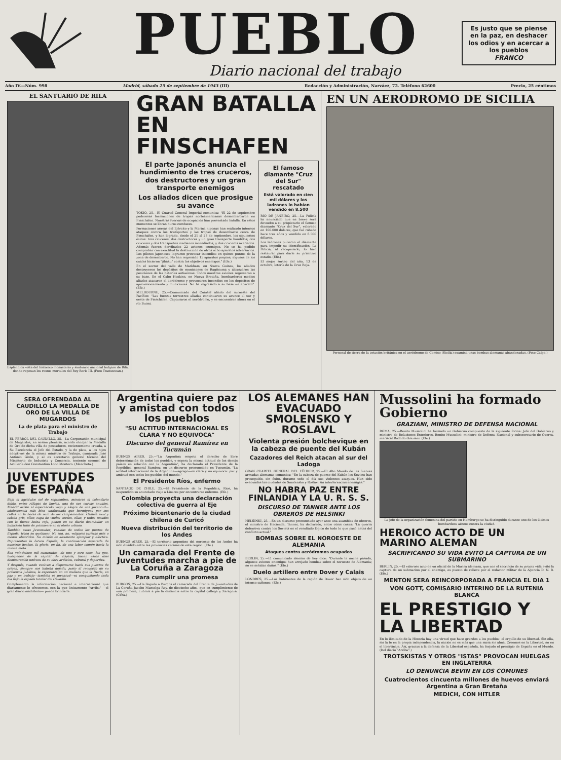PUEBLO
Diario nacional del trabajo
Es justo que se piense en la paz, en deshacer los odios y en acercar a los pueblos
FRANCO
Año IV.—Núm. 998 Madrid, sábado 25 de septiembre de 1943 (III) Redacción y Administración, Narváez, 72. Teléfono 62600 Precio, 25 céntimos
EL SANTUARIO DE RILA
Espléndida vista del histórico monasterio y santuario nacional búlgaro de Rila, donde reposan los restos mortales del Rey Boris III. (Foto Transocean.)
GRAN BATALLA EN FINSCHAFEN
El parte japonés anuncia el hundimiento de tres cruceros, dos destructores y un gran transporte enemigos
Los aliados dicen que prosigue su avance
TOKIO, 25.—El Cuartel General Imperial comunica: "El 22 de septiembre poderosas formaciones de tropas norteamericanas desembarcaron en Finschafen. Nuestras fuerzas de ocupación han presentado batalla. En estos momentos se libran duros combates.
Formaciones aéreas del Ejército y la Marina niponas han realizado intensos ataques contra los transportes y las tropas de desembarco cerca de Finschafen, y han logrado, desde el 21 al 23 de septiembre, los siguientes éxitos: tres cruceros, dos destructores y un gran transporte hundidos; dos cruceros y dos transportes medianos incendiados, y dos cruceros averiados. Además fueron derribados 22 aviones enemigos. No se ha podido comprobar con exactitud la destrucción de otros ocho aparatos adversarios. Los pilotos japoneses lograron provocar incendios en quince puntos de la zona de desembarco. No han regresado 15 aparatos propios, algunos de los cuales hicieron "jibaku" contra los objetivos enemigos." (Efe.)
En el sector del valle de Markham, en Nueva Guinea, los aliados destruyeron los depósitos de municiones de Ragitsuma y alcanzaron las posiciones de las baterías antiaéreas. Todos nuestros aviones regresaron a su base. En el Cabo Hoskins, en Nueva Bretaña, bombarderos medios aliados atacaron el aeródromo y provocaron incendios en los depósitos de aprovisionamiento y municiones. No ha regresado a su base un aparato". (Efe.)
MELBOURNE, 25.—Comunicado del Cuartel aliado del suroeste del Pacífico: "Las fuerzas terrestres aliadas continuaron su avance al sur y oeste de Finschafen. Capturaron el aeródromo, y se encuentran ahora en el río Buimi.
El famoso diamante "Cruz del Sur" rescatado
Está valorado en cien mil dólares y los ladrones lo habían vendido en 8.500
RIO DE JANEIRO, 25.—La Policía ha anunciado que en breve será devuelto a su propietario el famoso diamante "Cruz del Sur", valorado en 100.000 dólares, que fué robado hace tres años y vendido en 8.500 dólares.
Los ladrones pulieron el diamante para impedir su identificación. La Policía, al recuperarlo, lo hizo restaurar para darle su primitivo estado. (Efe.)
El mejor sorteo del año, 13 de octubre, lotería de la Cruz Roja.
EN UN AERODROMO DE SICILIA
Personal de tierra de la aviación británica en el aeródromo de Comiso (Sicilia) examina unas bombas alemanas abandonadas. (Foto Calpe.)
SERA OFRENDADA AL CAUDILLO LA MEDALLA DE ORO DE LA VILLA DE MUGARDOS
La de plata para el ministro de Trabajo
EL FERROL DEL CAUDILLO, 25.—La Corporación municipal de Mugardos, en sesión plenaria, acordó otorgar la Medalla de Oro de dicha villa de pescadores, recientemente creada, a Su Excelencia el Jefe del Estado, y la de plata, a los hijos adoptivos de la misma ministro de Trabajo, camarada José Antonio Girón, y al ex secretario general técnico del Ministerio de Industria y Comercio, teniente coronel de Artillería don Constantino Lobo Montero. (Mencheta.)
JUVENTUDES DE ESPAÑA
Bajo el agridulce sol de septiembre, mientras el calendario dobla, entre ráfagas de lluvias, una de sus curvas anuales, Madrid asiste al espectáculo vago y alegre de una juventud—adolescencia más bien—uniformada que hormiguea por sus calles en la horas de ocio de los campamentos. Camisa azul y calzón gris, ellos; capa de vuelos verdes, ellas, y todos tocados con la fuerte boina roja, ponen en su diario deambular un bullicioso tinte de primavera en el otoño urbano.
También estas Juventudes, venidas de todos los puntos de España, traen su quehacer. No son, no, vulgares turistas más o menos aburridos. Su misión es altamente ejemplar y efectiva. Representan la futura España, la continuación superada de nuestros hechos, la gloria, en fin, de una labor común hacia la misma meta.
Son veinticinco mil camaradas—de uno y otro sexo—los que, huéspedes de la capital de España, hacen estos días demostración unívoca de su obra artística, cultural y deportiva.
Y después, cuando vuelvan a dispersarse hacia sus puestos de origen, siempre nos habrán dejado, junto al recuerdo de su presencia jubilosa, la esperanza en un mañana que la Patria, en paz y en trabajo—también es juventud—va conquistando cada día bajo la espada tutelar del Caudillo.
Complemento la información nacional e internacional que diariamente le ofrecemos, con la que únicamente "Arriba" —el gran diario madrileño— puede brindarle.
Argentina quiere paz y amistad con todos los pueblos
"SU ACTITUD INTERNACIONAL ES CLARA Y NO EQUIVOCA"
Discurso del general Ramírez en Tucumán
BUENOS AIRES, 25.—"La Argentina respeta el derecho de libre determinación de todos los pueblos, y espera la misma actitud de los demás países en relación con la Argentina", ha declarado el Presidente de la República, general Ramírez, en un discurso pronunciado en Tucumán. "La actitud internacional de la Argentina—agregó—es clara y no equívoca: paz y amistad con todos los pueblos del mundo."
El Presidente Ríos, enfermo
SANTIAGO DE CHILE, 25.—El Presidente de la República, Ríos, ha suspendido su anunciado viaje a Linares por encontrarse enfermo. (Efe.)
Colombia proyecta una declaración colectiva de guerra al Eje
Próximo bicentenario de la ciudad chilena de Curicó
Nueva distribución del territorio de los Andes
BUENOS AIRES, 25.—El territorio argentino del noroeste de los Andes ha sido dividido entre las provincias vecinas de esta región. (Efe.)
Un camarada del Frente de Juventudes marcha a pie de La Coruña a Zaragoza
Para cumplir una promesa
BURGOS, 25.—Ha llegado a Burgos el camarada del Frente de Juventudes de La Coruña Jacobo Mantelga Rey, de dieciocho años, que en cumplimiento de una promesa, cubrirá a pie la distancia entre la capital gallega y Zaragoza. (Cifra.)
LOS ALEMANES HAN EVACUADO SMOLENSKO Y ROSLAVL
Violenta presión bolchevique en la cabeza de puente del Kubán
Cazadores del Reich atacan al sur del Ladoga
GRAN CUARTEL GENERAL DEL FÜHRER, 25.—El Alto Mando de las fuerzas armadas alemanas comunica: "En la cabeza de puente del Kubán los Soviets han proseguido, sin éxito, durante todo el día sus violentos ataques. Han sido evacuadas las ciudades de Smolensko y Roslavl sin interferencias enemigas."
NO HABRA PAZ ENTRE FINLANDIA Y LA U. R. S. S.
DISCURSO DE TANNER ANTE LOS OBREROS DE HELSINKI
HELSINKI, 25.—En un discurso pronunciado ayer ante una asamblea de obreros, el ministro de Hacienda, Tanner, ha declarado, entre otras cosas: "La guerra defensiva contra los Soviets es el resultado lógico de todo lo que pasó antes del conflicto actual."
BOMBAS SOBRE EL NOROESTE DE ALEMANIA
Ataques contra aeródromos ocupados
BERLIN, 25.—El comunicado alemán de hoy dice: "Durante la noche pasada, algunos aviones enemigos han arrojado bombas sobre el noroeste de Alemania; no se señalan daños." (Efe.)
Duelo artillero entre Dover y Calais
LONDRES, 25.—Los habitantes de la región de Dover han sido objeto de un intenso cañoneo. (Efe.)
Mussolini ha formado Gobierno
GRAZIANI, MINISTRO DE DEFENSA NACIONAL
ROMA, 25.—Benito Mussolini ha formado un Gobierno compuesto de la siguiente forma: Jefe del Gobierno y ministro de Relaciones Exteriores, Benito Mussolini; ministro de Defensa Nacional y subsecretario de Guerra, mariscal Rodolfo Graziani. (Efe.)
La jefe de la organización femenina del partido en Hamburgo se ha distinguido durante uno de los últimos bombardeos aéreos contra la ciudad.
HEROICO ACTO DE UN MARINO ALEMAN
SACRIFICANDO SU VIDA EVITO LA CAPTURA DE UN SUBMARINO
BERLIN, 25.—El valeroso acto de un oficial de la Marina alemana, que con el sacrificio de su propia vida evitó la captura de un submarino por el enemigo, es puesto de relieve por el redactor militar de la Agencia D. N. B. (Efe.)
MENTON SERA REINCORPORADA A FRANCIA EL DIA 1
VON GOTT, COMISARIO INTERINO DE LA RUTENIA BLANCA
EL PRESTIGIO Y LA LIBERTAD
En lo ilimitado de la Historia hay una virtud que hace grandes a los pueblos: el orgullo de su libertad. Sin ella, sin la fe en la propia independencia, la nación no es más que una masa sin alma. Creemos en la Libertad, no en el libertinaje. Así, gracias a la defensa de la Libertad española, ha forjado el prestigio de España en el Mundo. (Del diario "Arriba".)
TROTSKISTAS Y OTROS "ISTAS" PROVOCAN HUELGAS EN INGLATERRA
LO DENUNCIA BEVIN EN LOS COMUNES
Cuatrocientos cincuenta millones de huevos enviará Argentina a Gran Bretaña
MEDICH, CON HITLER